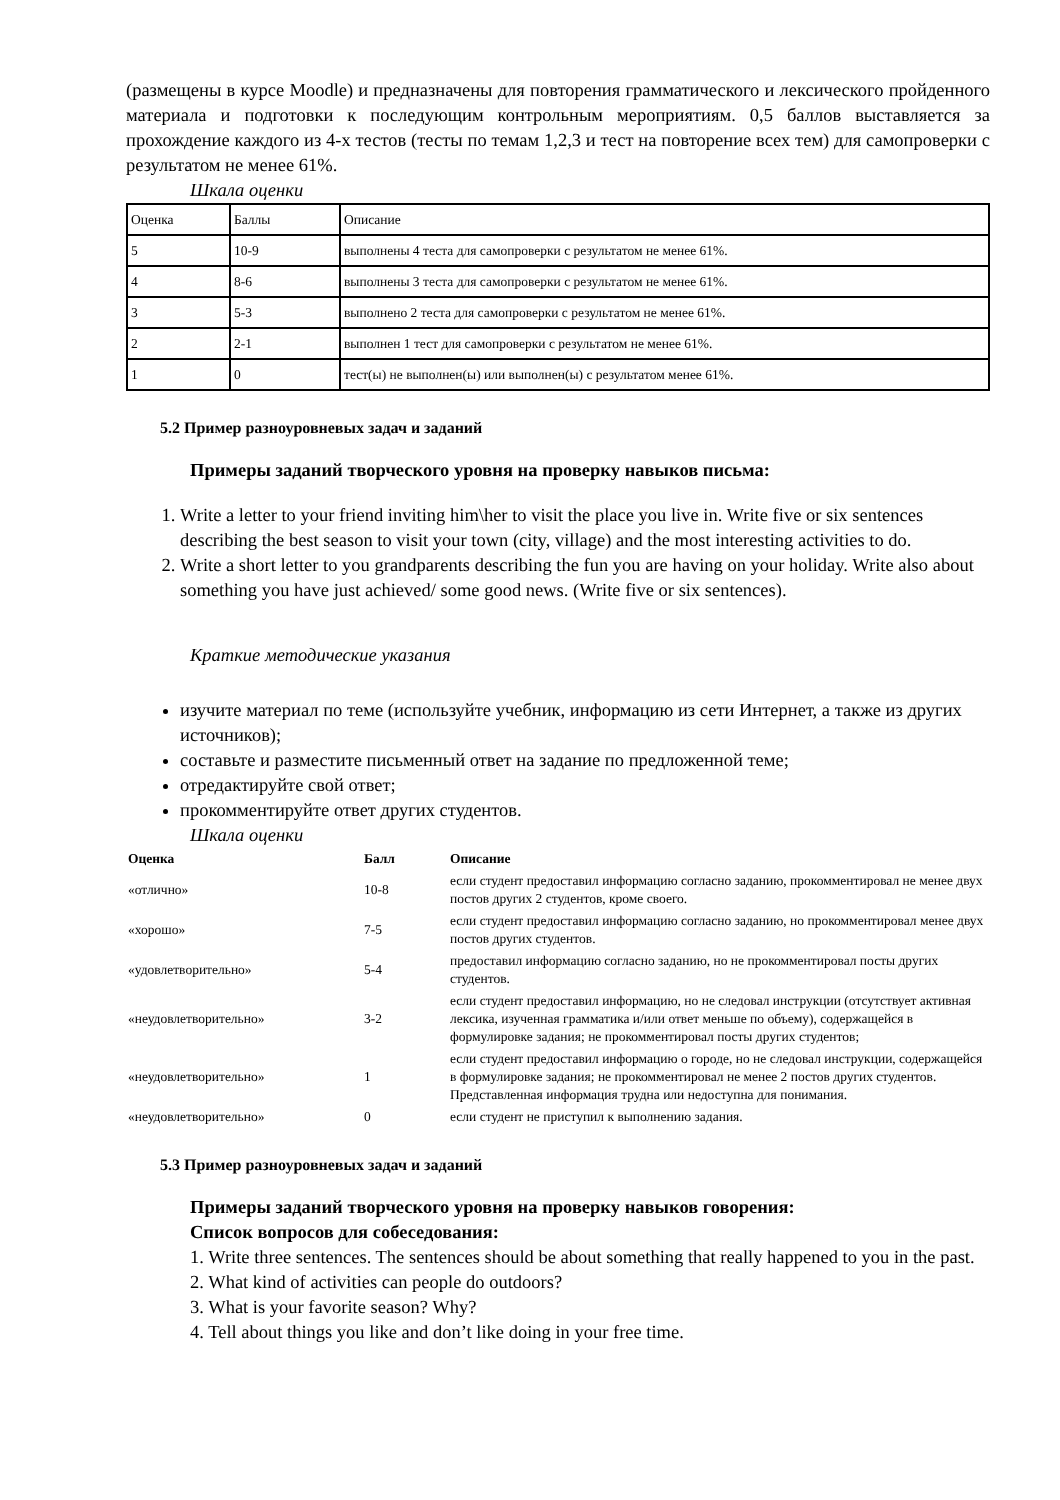(размещены в курсе Moodle) и предназначены для повторения грамматического и лексического пройденного материала и подготовки к последующим контрольным мероприятиям. 0,5 баллов выставляется за прохождение каждого из 4-х тестов (тесты по темам 1,2,3 и тест на повторение всех тем) для самопроверки с результатом не менее 61%.
Шкала оценки
| Оценка | Баллы | Описание |
| 5 | 10-9 | выполнены 4 теста для самопроверки с результатом не менее 61%. |
| 4 | 8-6 | выполнены 3 теста для самопроверки с результатом не менее 61%. |
| 3 | 5-3 | выполнено 2 теста для самопроверки с результатом не менее 61%. |
| 2 | 2-1 | выполнен 1 тест для самопроверки с результатом не менее 61%. |
| 1 | 0 | тест(ы) не выполнен(ы) или выполнен(ы) с результатом менее 61%. |
5.2 Пример разноуровневых задач и заданий
Примеры заданий творческого уровня на проверку навыков письма:
1. Write a letter to your friend inviting him\her to visit the place you live in. Write five or six sentences describing the best season to visit your town (city, village) and the most interesting activities to do.
2. Write a short letter to you grandparents describing the fun you are having on your holiday. Write also about something you have just achieved/ some good news. (Write five or six sentences).
Краткие методические указания
изучите материал по теме (используйте учебник, информацию из сети Интернет, а также из других источников);
составьте и разместите письменный ответ на задание по предложенной теме;
отредактируйте свой ответ;
прокомментируйте ответ других студентов.
Шкала оценки
| Оценка | Балл | Описание |
| --- | --- | --- |
| «отлично» | 10-8 | если студент предоставил информацию согласно заданию, прокомментировал не менее двух постов других 2 студентов, кроме своего. |
| «хорошо» | 7-5 | если студент предоставил информацию согласно заданию, но прокомментировал менее двух постов других студентов. |
| «удовлетворительно» | 5-4 | предоставил информацию согласно заданию, но не прокомментировал посты других студентов. |
| «неудовлетворительно» | 3-2 | если студент предоставил информацию, но не следовал инструкции (отсутствует активная лексика, изученная грамматика и/или ответ меньше по объему), содержащейся в формулировке задания; не прокомментировал посты других студентов; |
| «неудовлетворительно» | 1 | если студент предоставил информацию о городе, но не следовал инструкции, содержащейся в формулировке задания; не прокомментировал не менее 2 постов других студентов. Представленная информация трудна или недоступна для понимания. |
| «неудовлетворительно» | 0 | если студент не приступил к выполнению задания. |
5.3 Пример разноуровневых задач и заданий
Примеры заданий творческого уровня на проверку навыков говорения:
Список вопросов для собеседования:
1. Write three sentences. The sentences should be about something that really happened to you in the past.
2. What kind of activities can people do outdoors?
3. What is your favorite season? Why?
4. Tell about things you like and don’t like doing in your free time.